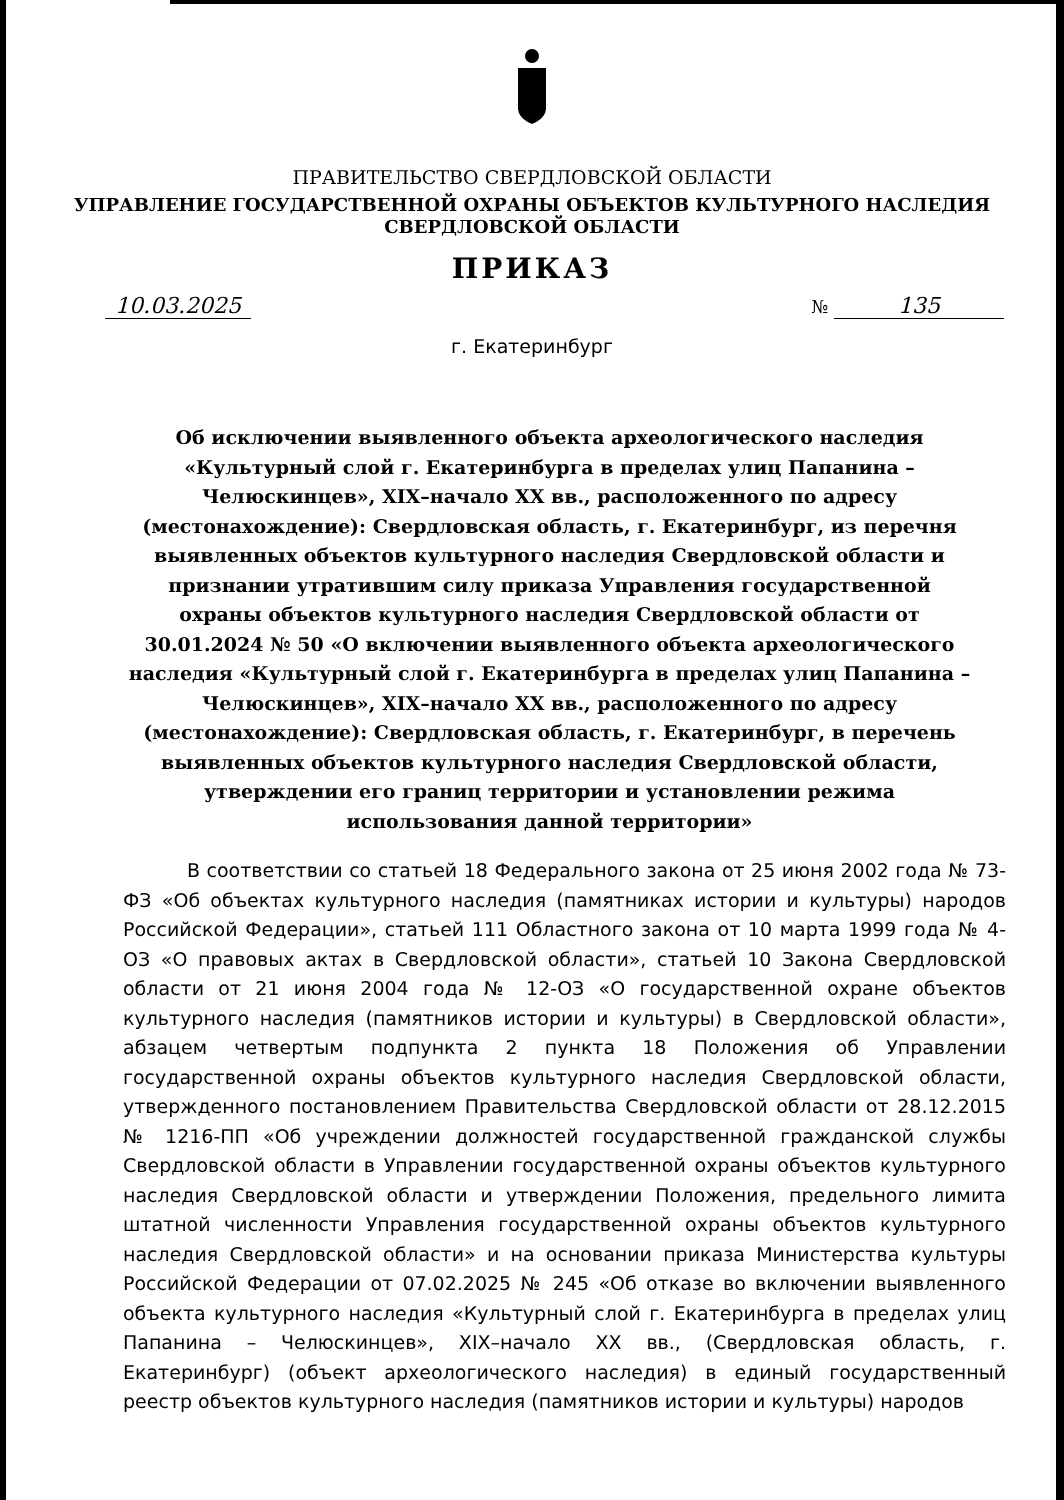ПРАВИТЕЛЬСТВО СВЕРДЛОВСКОЙ ОБЛАСТИ
УПРАВЛЕНИЕ ГОСУДАРСТВЕННОЙ ОХРАНЫ ОБЪЕКТОВ КУЛЬТУРНОГО НАСЛЕДИЯ
СВЕРДЛОВСКОЙ ОБЛАСТИ
ПРИКАЗ
10.03.2025 № 135
г. Екатеринбург
Об исключении выявленного объекта археологического наследия «Культурный слой г. Екатеринбурга в пределах улиц Папанина – Челюскинцев», XIX–начало XX вв., расположенного по адресу (местонахождение): Свердловская область, г. Екатеринбург, из перечня выявленных объектов культурного наследия Свердловской области и признании утратившим силу приказа Управления государственной охраны объектов культурного наследия Свердловской области от 30.01.2024 № 50 «О включении выявленного объекта археологического наследия «Культурный слой г. Екатеринбурга в пределах улиц Папанина – Челюскинцев», XIX–начало XX вв., расположенного по адресу (местонахождение): Свердловская область, г. Екатеринбург, в перечень выявленных объектов культурного наследия Свердловской области, утверждении его границ территории и установлении режима использования данной территории»
В соответствии со статьей 18 Федерального закона от 25 июня 2002 года № 73-ФЗ «Об объектах культурного наследия (памятниках истории и культуры) народов Российской Федерации», статьей 111 Областного закона от 10 марта 1999 года № 4-ОЗ «О правовых актах в Свердловской области», статьей 10 Закона Свердловской области от 21 июня 2004 года № 12-ОЗ «О государственной охране объектов культурного наследия (памятников истории и культуры) в Свердловской области», абзацем четвертым подпункта 2 пункта 18 Положения об Управлении государственной охраны объектов культурного наследия Свердловской области, утвержденного постановлением Правительства Свердловской области от 28.12.2015 № 1216-ПП «Об учреждении должностей государственной гражданской службы Свердловской области в Управлении государственной охраны объектов культурного наследия Свердловской области и утверждении Положения, предельного лимита штатной численности Управления государственной охраны объектов культурного наследия Свердловской области» и на основании приказа Министерства культуры Российской Федерации от 07.02.2025 № 245 «Об отказе во включении выявленного объекта культурного наследия «Культурный слой г. Екатеринбурга в пределах улиц Папанина – Челюскинцев», XIX–начало XX вв., (Свердловская область, г. Екатеринбург) (объект археологического наследия) в единый государственный реестр объектов культурного наследия (памятников истории и культуры) народов